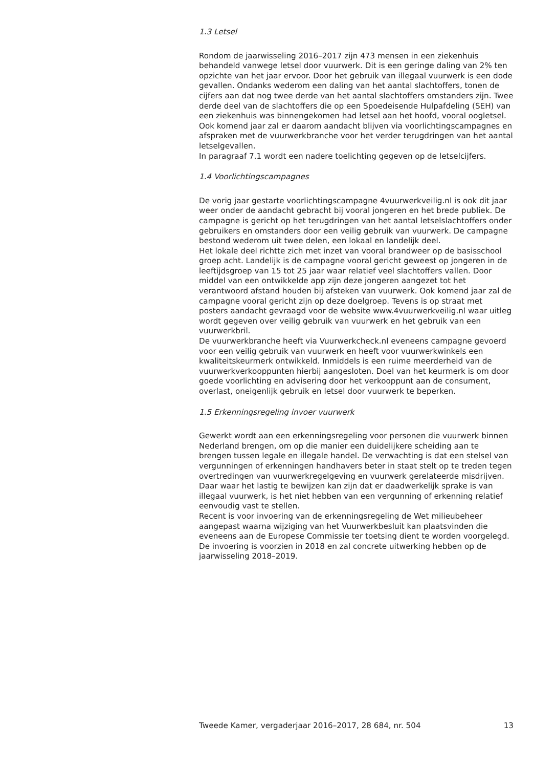1.3 Letsel
Rondom de jaarwisseling 2016–2017 zijn 473 mensen in een ziekenhuis behandeld vanwege letsel door vuurwerk. Dit is een geringe daling van 2% ten opzichte van het jaar ervoor. Door het gebruik van illegaal vuurwerk is een dode gevallen. Ondanks wederom een daling van het aantal slachtoffers, tonen de cijfers aan dat nog twee derde van het aantal slachtoffers omstanders zijn. Twee derde deel van de slachtoffers die op een Spoedeisende Hulpafdeling (SEH) van een ziekenhuis was binnengekomen had letsel aan het hoofd, vooral oogletsel. Ook komend jaar zal er daarom aandacht blijven via voorlichtingscampagnes en afspraken met de vuurwerkbranche voor het verder terugdringen van het aantal letselgevallen.
In paragraaf 7.1 wordt een nadere toelichting gegeven op de letselcijfers.
1.4 Voorlichtingscampagnes
De vorig jaar gestarte voorlichtingscampagne 4vuurwerkveilig.nl is ook dit jaar weer onder de aandacht gebracht bij vooral jongeren en het brede publiek. De campagne is gericht op het terugdringen van het aantal letselslachtoffers onder gebruikers en omstanders door een veilig gebruik van vuurwerk. De campagne bestond wederom uit twee delen, een lokaal en landelijk deel.
Het lokale deel richtte zich met inzet van vooral brandweer op de basisschool groep acht. Landelijk is de campagne vooral gericht geweest op jongeren in de leeftijdsgroep van 15 tot 25 jaar waar relatief veel slachtoffers vallen. Door middel van een ontwikkelde app zijn deze jongeren aangezet tot het verantwoord afstand houden bij afsteken van vuurwerk. Ook komend jaar zal de campagne vooral gericht zijn op deze doelgroep. Tevens is op straat met posters aandacht gevraagd voor de website www.4vuurwerkveilig.nl waar uitleg wordt gegeven over veilig gebruik van vuurwerk en het gebruik van een vuurwerkbril.
De vuurwerkbranche heeft via Vuurwerkcheck.nl eveneens campagne gevoerd voor een veilig gebruik van vuurwerk en heeft voor vuurwerkwinkels een kwaliteitskeurmerk ontwikkeld. Inmiddels is een ruime meerderheid van de vuurwerkverkooppunten hierbij aangesloten. Doel van het keurmerk is om door goede voorlichting en advisering door het verkooppunt aan de consument, overlast, oneigenlijk gebruik en letsel door vuurwerk te beperken.
1.5 Erkenningsregeling invoer vuurwerk
Gewerkt wordt aan een erkenningsregeling voor personen die vuurwerk binnen Nederland brengen, om op die manier een duidelijkere scheiding aan te brengen tussen legale en illegale handel. De verwachting is dat een stelsel van vergunningen of erkenningen handhavers beter in staat stelt op te treden tegen overtredingen van vuurwerkregelgeving en vuurwerk gerelateerde misdrijven. Daar waar het lastig te bewijzen kan zijn dat er daadwerkelijk sprake is van illegaal vuurwerk, is het niet hebben van een vergunning of erkenning relatief eenvoudig vast te stellen.
Recent is voor invoering van de erkenningsregeling de Wet milieubeheer aangepast waarna wijziging van het Vuurwerkbesluit kan plaatsvinden die eveneens aan de Europese Commissie ter toetsing dient te worden voorgelegd. De invoering is voorzien in 2018 en zal concrete uitwerking hebben op de jaarwisseling 2018–2019.
Tweede Kamer, vergaderjaar 2016–2017, 28 684, nr. 504 13